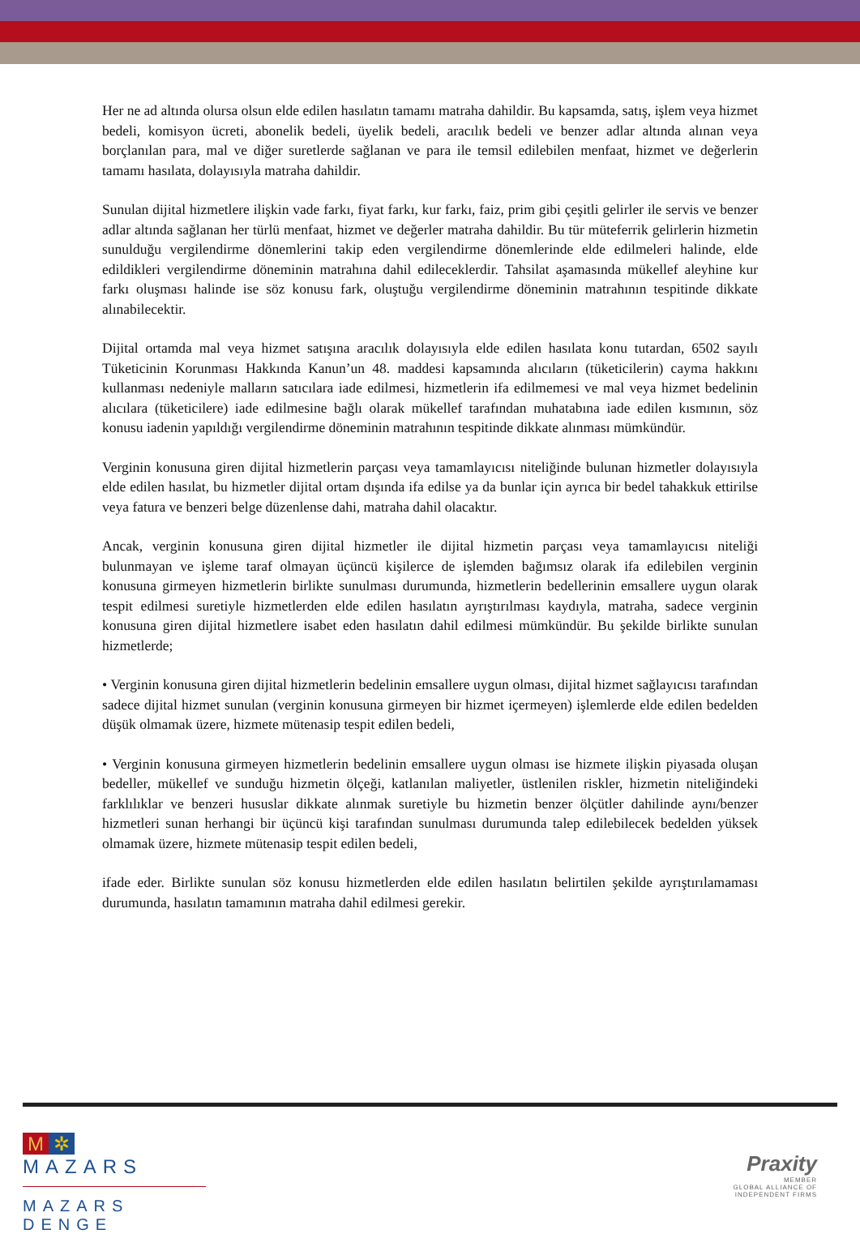Her ne ad altında olursa olsun elde edilen hasılatın tamamı matraha dahildir. Bu kapsamda, satış, işlem veya hizmet bedeli, komisyon ücreti, abonelik bedeli, üyelik bedeli, aracılık bedeli ve benzer adlar altında alınan veya borçlanılan para, mal ve diğer suretlerde sağlanan ve para ile temsil edilebilen menfaat, hizmet ve değerlerin tamamı hasılata, dolayısıyla matraha dahildir.
Sunulan dijital hizmetlere ilişkin vade farkı, fiyat farkı, kur farkı, faiz, prim gibi çeşitli gelirler ile servis ve benzer adlar altında sağlanan her türlü menfaat, hizmet ve değerler matraha dahildir. Bu tür müteferrik gelirlerin hizmetin sunulduğu vergilendirme dönemlerini takip eden vergilendirme dönemlerinde elde edilmeleri halinde, elde edildikleri vergilendirme döneminin matrahına dahil edileceklerdir. Tahsilat aşamasında mükellef aleyhine kur farkı oluşması halinde ise söz konusu fark, oluştuğu vergilendirme döneminin matrahının tespitinde dikkate alınabilecektir.
Dijital ortamda mal veya hizmet satışına aracılık dolayısıyla elde edilen hasılata konu tutardan, 6502 sayılı Tüketicinin Korunması Hakkında Kanun’un 48. maddesi kapsamında alıcıların (tüketicilerin) cayma hakkını kullanması nedeniyle malların satıcılara iade edilmesi, hizmetlerin ifa edilmemesi ve mal veya hizmet bedelinin alıcılara (tüketicilere) iade edilmesine bağlı olarak mükellef tarafından muhatabına iade edilen kısmının, söz konusu iadenin yapıldığı vergilendirme döneminin matrahının tespitinde dikkate alınması mümkündür.
Verginin konusuna giren dijital hizmetlerin parçası veya tamamlayıcısı niteliğinde bulunan hizmetler dolayısıyla elde edilen hasılat, bu hizmetler dijital ortam dışında ifa edilse ya da bunlar için ayrıca bir bedel tahakkuk ettirilse veya fatura ve benzeri belge düzenlense dahi, matraha dahil olacaktır.
Ancak, verginin konusuna giren dijital hizmetler ile dijital hizmetin parçası veya tamamlayıcısı niteliği bulunmayan ve işleme taraf olmayan üçüncü kişilerce de işlemden bağımsız olarak ifa edilebilen verginin konusuna girmeyen hizmetlerin birlikte sunulması durumunda, hizmetlerin bedellerinin emsallere uygun olarak tespit edilmesi suretiyle hizmetlerden elde edilen hasılatın ayrıştırılması kaydıyla, matraha, sadece verginin konusuna giren dijital hizmetlere isabet eden hasılatın dahil edilmesi mümkündür. Bu şekilde birlikte sunulan hizmetlerde;
• Verginin konusuna giren dijital hizmetlerin bedelinin emsallere uygun olması, dijital hizmet sağlayıcısı tarafından sadece dijital hizmet sunulan (verginin konusuna girmeyen bir hizmet içermeyen) işlemlerde elde edilen bedelden düşük olmamak üzere, hizmete mütenasip tespit edilen bedeli,
• Verginin konusuna girmeyen hizmetlerin bedelinin emsallere uygun olması ise hizmete ilişkin piyasada oluşan bedeller, mükellef ve sunduğu hizmetin ölçeği, katlanılan maliyetler, üstlenilen riskler, hizmetin niteliğindeki farklılıklar ve benzeri hususlar dikkate alınmak suretiyle bu hizmetin benzer ölçütler dahilinde aynı/benzer hizmetleri sunan herhangi bir üçüncü kişi tarafından sunulması durumunda talep edilebilecek bedelden yüksek olmamak üzere, hizmete mütenasip tespit edilen bedeli,
ifade eder. Birlikte sunulan söz konusu hizmetlerden elde edilen hasılatın belirtilen şekilde ayrıştırılamaması durumunda, hasılatın tamamının matraha dahil edilmesi gerekir.
M ✲ MAZARS
MAZARS DENGE
Praxity
MEMBER
GLOBAL ALLIANCE OF
INDEPENDENT FIRMS